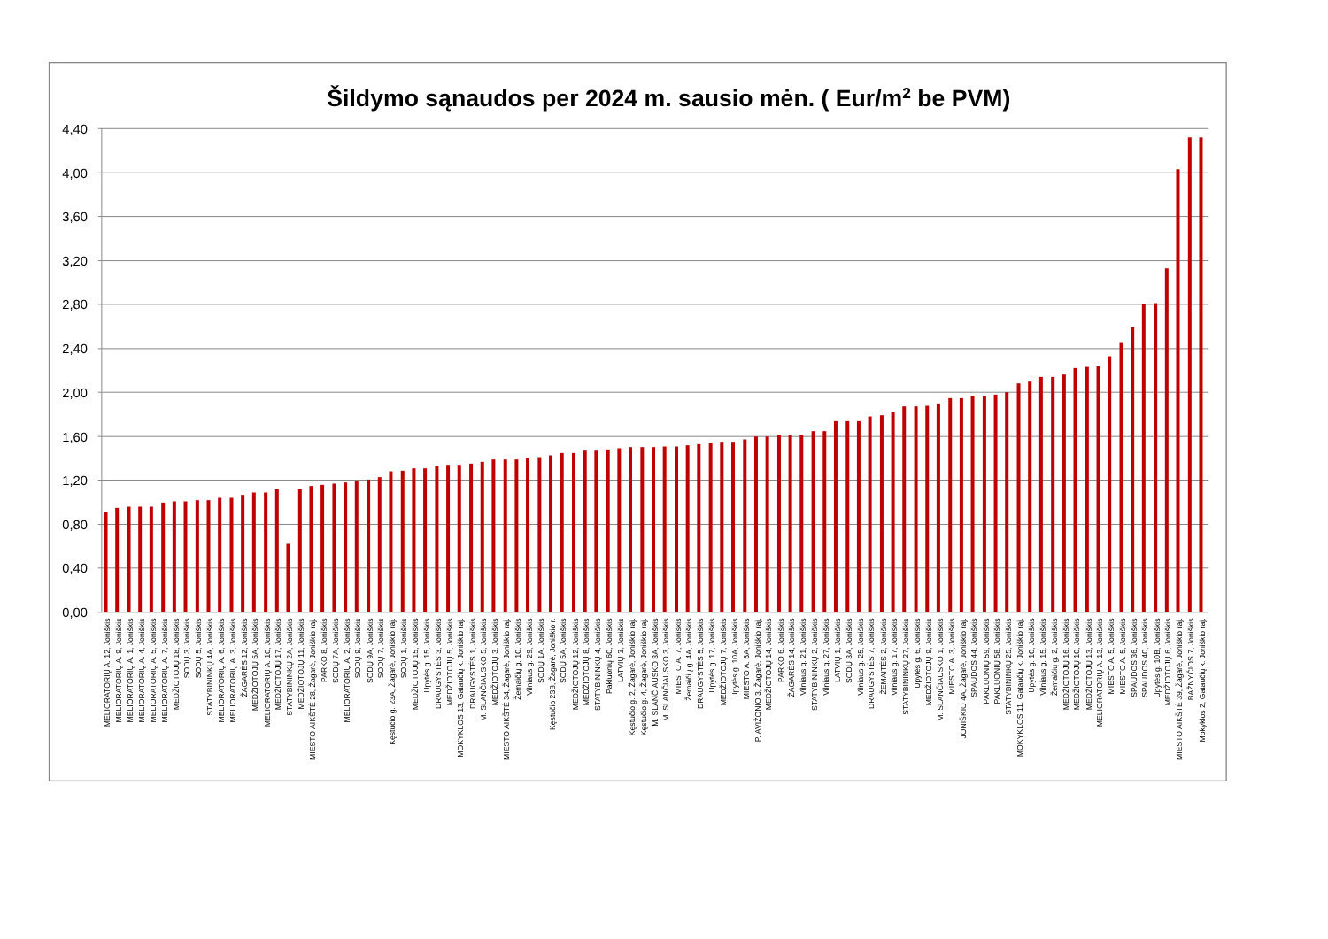Šildymo sąnaudos per 2024 m. sausio mėn. ( Eur/m2 be PVM)
4,40
4,00
3,60
3,20
2,80
2,40
2,00
1,60
1,20
0,80
0,40
0,00
MELIORATORIŲ A. 12, Joniškis
MELIORATORIŲ A. 9, Joniškis
MELIORATORIŲ A. 1, Joniškis
MELIORATORIŲ A. 4, Joniškis
MELIORATORIŲ A. 5, Joniškis
MELIORATORIŲ A. 7, Joniškis
MEDŽIOTOJŲ 18, Joniškis
SODŲ 3, Joniškis
SODŲ 5, Joniškis
STATYBININKŲ 4A, Joniškis
MELIORATORIŲ A. 6, Joniškis
MELIORATORIŲ A. 3, Joniškis
ŽAGARĖS 12, Joniškis
MEDŽIOTOJŲ 5A, Joniškis
MELIORATORIŲ A. 10, Joniškis
MEDŽIOTOJŲ 17, Joniškis
STATYBININKŲ 2A, Joniškis
MEDŽIOTOJŲ 11, Joniškis
MIESTO AIKŠTĖ 28, Žagarė, Joniškio raj.
PARKO 8, Joniškis
SODŲ 7A, Joniškis
MELIORATORIŲ A. 2, Joniškis
SODŲ 9, Joniškis
SODŲ 9A, Joniškis
SODŲ 7, Joniškis
Kęstučio g. 23A, Žagarė, Joniškio raj.
SODŲ 1, Joniškis
MEDŽIOTOJŲ 15, Joniškis
Upytės g. 15, Joniškis
DRAUGYSTĖS 3, Joniškis
MEDŽIOTOJŲ 5, Joniškis
MOKYKLOS 13, Gataučių k. Joniškio raj.
DRAUGYSTĖS 1, Joniškis
M. SLANČIAUSKO 5, Joniškis
MEDŽIOTOJŲ 3, Joniškis
MIESTO AIKŠTĖ 34, Žagarė, Joniškio raj.
Žemaičių g. 10, Joniškis
Vilniaus g. 29, Joniškis
SODŲ 1A, Joniškis
Kęstučio 23B, Žagarė, Joniškio r.
SODŲ 5A, Joniškis
MEDŽIOTOJŲ 12, Joniškis
MEDŽIOTOJŲ 8, Joniškis
STATYBININKŲ 4, Joniškis
Pakluonių 60, Joniškis
LATVIŲ 3, Joniškis
Kęstučio g. 2, Žagarė, Joniškio raj.
Kęstučio g. 4, Žagarė, Joniškio raj.
M. SLANČIAUSKO 3A, Joniškis
M. SLANČIAUSKO 3, Joniškis
MIESTO A. 7, Joniškis
Žemaičių g. 4A, Joniškis
DRAUGYSTĖS 5, Joniškis
Upytės g. 17, Joniškis
MEDŽIOTOJŲ 7, Joniškis
Upytės g. 10A, Joniškis
MIESTO A. 5A, Joniškis
P. AVIŽONIO 3, Žagarė, Joniškio raj.
MEDŽIOTOJŲ 14, Joniškis
PARKO 6, Joniškis
ŽAGARĖS 14, Joniškis
Vilniaus g. 21, Joniškis
STATYBININKŲ 2, Joniškis
Vilniaus g. 27, Joniškis
LATVIŲ 1, Joniškis
SODŲ 3A, Joniškis
Vilniaus g. 25, Joniškis
DRAUGYSTĖS 7, Joniškis
ŽEMAITĖS 2, Joniškis
Vilniaus g. 17, Joniškis
STATYBININKŲ 27, Joniškis
Upytės g. 6, Joniškis
MEDŽIOTOJŲ 9, Joniškis
M. SLANČIAUSKO 1, Joniškis
MIESTO A. 3, Joniškis
JONIŠKIO 4A, Žagarė, Joniškio raj.
SPAUDOS 44, Joniškis
PAKLUONIŲ 59, Joniškis
PAKLUONIŲ 58, Joniškis
STATYBININKŲ 25, Joniškis
MOKYKLOS 11, Gataučių k. Joniškio raj.
Upytės g. 10, Joniškis
Vilniaus g. 15, Joniškis
Žemaičių g. 2, Joniškis
MEDŽIOTOJŲ 16, Joniškis
MEDŽIOTOJŲ 10, Joniškis
MEDŽIOTOJŲ 13, Joniškis
MELIORATORIŲ A. 13, Joniškis
MIESTO A. 5, Joniškis
MIESTO A. 5, Joniškis
SPAUDOS 36, Joniškis
SPAUDOS 40, Joniškis
Upytės g. 10B, Joniškis
MEDŽIOTOJŲ 6, Joniškis
MIESTO AIKŠTĖ 39, Žagarė, Joniškio raj.
BAŽNYČIOS 7, Joniškis
Mokyklos 2, Gataučių k. Joniškio raj.